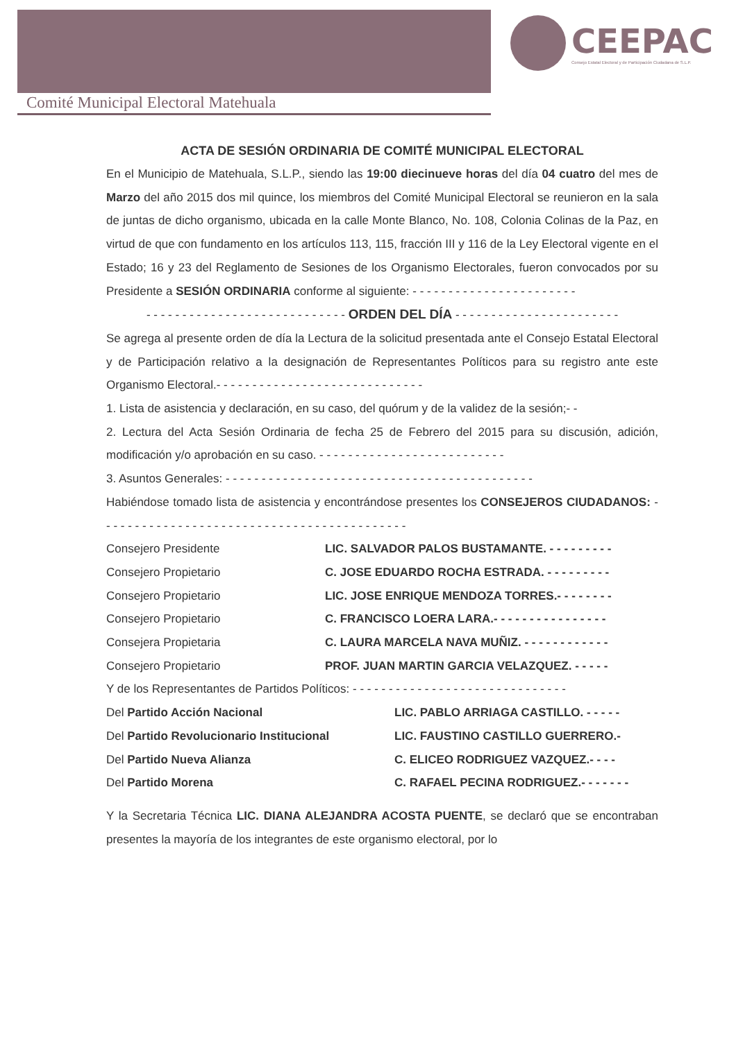CEEPAC
Consejo Estatal Electoral y de Participación Ciudadana de S.L.P.
Comité Municipal Electoral Matehuala
ACTA DE SESIÓN ORDINARIA DE COMITÉ MUNICIPAL ELECTORAL
En el Municipio de Matehuala, S.L.P., siendo las 19:00 diecinueve horas del día 04 cuatro del mes de Marzo del año 2015 dos mil quince, los miembros del Comité Municipal Electoral se reunieron en la sala de juntas de dicho organismo, ubicada en la calle Monte Blanco, No. 108, Colonia Colinas de la Paz, en virtud de que con fundamento en los artículos 113, 115, fracción III y 116 de la Ley Electoral vigente en el Estado; 16 y 23 del Reglamento de Sesiones de los Organismo Electorales, fueron convocados por su Presidente a SESIÓN ORDINARIA conforme al siguiente: - - - - - - - - - - - - - - - - - - - - - - -
- - - - - - - - - - - - - - - - - - - - - - - - - - - - ORDEN DEL DÍA - - - - - - - - - - - - - - - - - - - - - - -
Se agrega al presente orden de día la Lectura de la solicitud presentada ante el Consejo Estatal Electoral y de Participación relativo a la designación de Representantes Políticos para su registro ante este Organismo Electoral.- - - - - - - - - - - - - - - - - - - - - - - - - - - - -
1. Lista de asistencia y declaración, en su caso, del quórum y de la validez de la sesión;- -
2. Lectura del Acta Sesión Ordinaria de fecha 25 de Febrero del 2015 para su discusión, adición, modificación y/o aprobación en su caso. - - - - - - - - - - - - - - - - - - - - - - - - - -
3. Asuntos Generales: - - - - - - - - - - - - - - - - - - - - - - - - - - - - - - - - - - - - - - - - - - -
Habiéndose tomado lista de asistencia y encontrándose presentes los CONSEJEROS CIUDADANOS: - - - - - - - - - - - - - - - - - - - - - - - - - - - - - - - - - - - - - - - - - - -
Consejero Presidente LIC. SALVADOR PALOS BUSTAMANTE. - - - - - - - - -
Consejero Propietario C. JOSE EDUARDO ROCHA ESTRADA. - - - - - - - - -
Consejero Propietario LIC. JOSE ENRIQUE MENDOZA TORRES.- - - - - - - -
Consejero Propietario C. FRANCISCO LOERA LARA.- - - - - - - - - - - - - - - -
Consejera Propietaria C. LAURA MARCELA NAVA MUÑIZ. - - - - - - - - - - - -
Consejero Propietario PROF. JUAN MARTIN GARCIA VELAZQUEZ. - - - - -
Y de los Representantes de Partidos Políticos: - - - - - - - - - - - - - - - - - - - - - - - - - - - - - -
Del Partido Acción Nacional LIC. PABLO ARRIAGA CASTILLO. - - - - -
Del Partido Revolucionario Institucional LIC. FAUSTINO CASTILLO GUERRERO.-
Del Partido Nueva Alianza C. ELICEO RODRIGUEZ VAZQUEZ.- - - -
Del Partido Morena C. RAFAEL PECINA RODRIGUEZ.- - - - - - -
Y la Secretaria Técnica LIC. DIANA ALEJANDRA ACOSTA PUENTE, se declaró que se encontraban presentes la mayoría de los integrantes de este organismo electoral, por lo